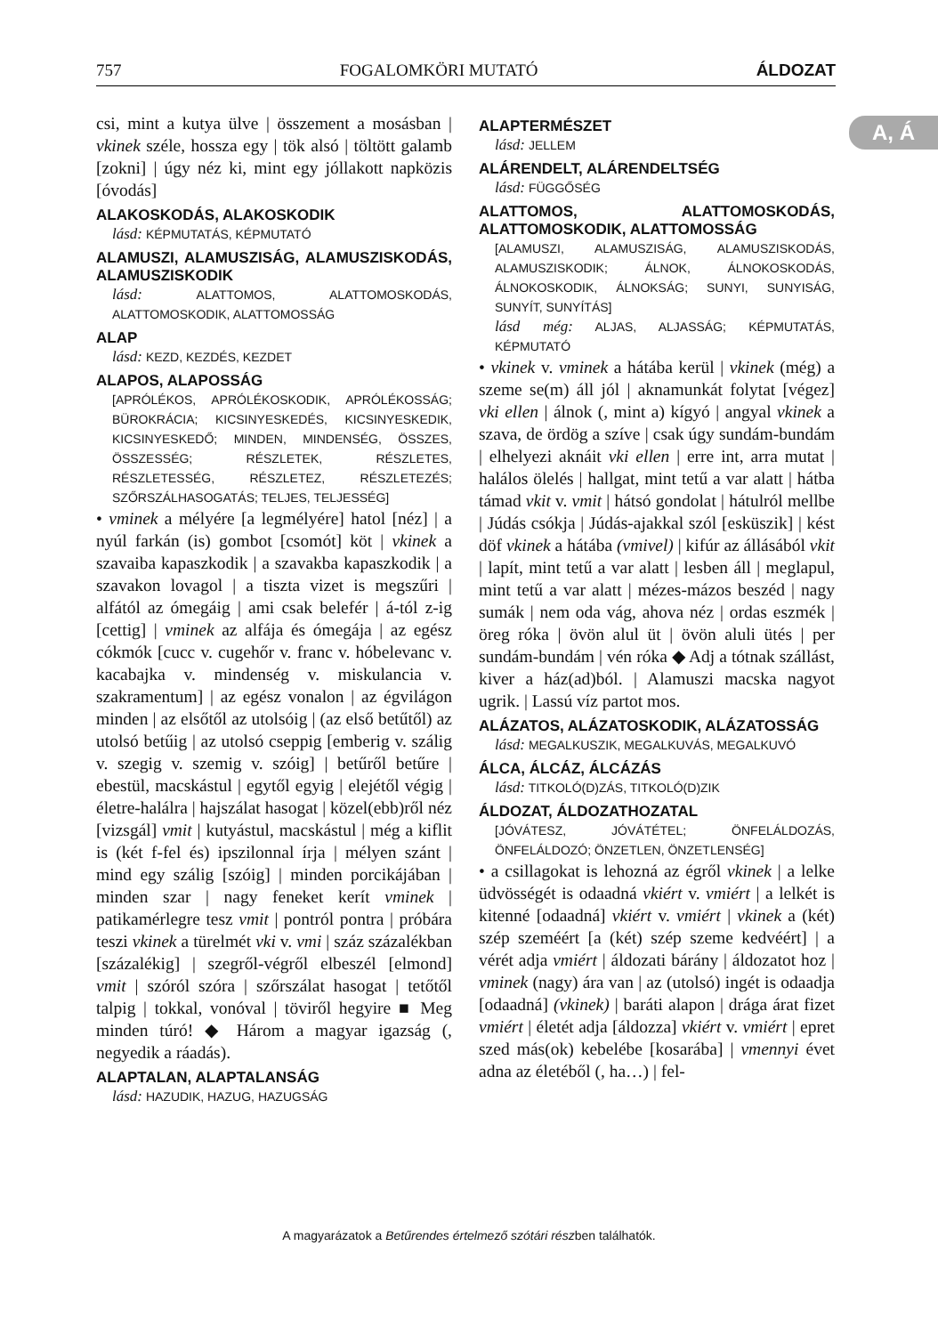757 FOGALOMKÖRI MUTATÓ ÁLDOZAT
A, Á
csi, mint a kutya ülve | összement a mosásban | vkinek széle, hossza egy | tök alsó | töltött galamb [zokni] | úgy néz ki, mint egy jóllakott napközis [óvodás]
ALAKOSKODÁS, ALAKOSKODIK
lásd: KÉPMUTATÁS, KÉPMUTATÓ
ALAMUSZI, ALAMUSZISÁG, ALAMUSZISKODÁS, ALAMUSZISKODIK
lásd: ALATTOMOS, ALATTOMOSKODÁS, ALATTOMOSKODIK, ALATTOMOSSÁG
ALAP
lásd: KEZD, KEZDÉS, KEZDET
ALAPOS, ALAPOSSÁG
[APRÓLÉKOS, APRÓLÉKOSKODIK, APRÓLÉKOSSÁG; BÜROKRÁCIA; KICSINYESKEDÉS, KICSINYESKEDIK, KICSINYESKEDŐ; MINDEN, MINDENSÉG, ÖSSZES, ÖSSZESSÉG; RÉSZLETEK, RÉSZLETES, RÉSZLETESSÉG, RÉSZLETEZ, RÉSZLETEZÉS; SZŐRSZÁLHASOGATÁS; TELJES, TELJESSÉG]
• vminek a mélyére [a legmélyére] hatol [néz] | a nyúl farkán (is) gombot [csomót] köt | vkinek a szavaiba kapaszkodik | a szavakba kapaszkodik | a szavakon lovagol | a tiszta vizet is megszűri | alfától az ómegáig | ami csak belefér | á-tól z-ig [cettig] | vminek az alfája és ómegája | az egész cókmók [cucc v. cugehőr v. franc v. hóbelevanc v. kacabajka v. mindenség v. miskulancia v. szakramentum] | az egész vonalon | az égvilágon minden | az elsőtől az utolsóig | (az első betűtől) az utolsó betűig | az utolsó cseppig [emberig v. szálig v. szegig v. szemig v. szóig] | betűről betűre | ebestül, macskástul | egytől egyig | elejétől végig | életre-halálra | hajszálat hasogat | közel(ebb)ről néz [vizsgál] vmit | kutyástul, macskástul | még a kiflit is (két f-fel és) ipszilonnal írja | mélyen szánt | mind egy szálig [szóig] | minden porcikájában | minden szar | nagy feneket kerít vminek | patikamérlegre tesz vmit | pontról pontra | próbára teszi vkinek a türelmét vki v. vmi | száz százalékban [százalékig] | szegről-végről elbeszél [elmond] vmit | szóról szóra | szőrszálat hasogat | tetőtől talpig | tokkal, vonóval | töviről hegyire ■ Meg minden túró! ◆ Három a magyar igazság (, negyedik a ráadás).
ALAPTALAN, ALAPTALANSÁG
lásd: HAZUDIK, HAZUG, HAZUGSÁG
ALAPTERMÉSZET
lásd: JELLEM
ALÁRENDELT, ALÁRENDELTSÉG
lásd: FÜGGŐSÉG
ALATTOMOS, ALATTOMOSKODÁS, ALATTOMOSKODIK, ALATTOMOSSÁG
[ALAMUSZI, ALAMUSZISÁG, ALAMUSZISKODÁS, ALAMUSZISKODIK; ÁLNOK, ÁLNOKOSKODÁS, ÁLNOKOSKODIK, ÁLNOKSÁG; SUNYI, SUNYISÁG, SUNYÍT, SUNYÍTÁS]
lásd még: ALJAS, ALJASSÁG; KÉPMUTATÁS, KÉPMUTATÓ
• vkinek v. vminek a hátába kerül | vkinek (még) a szeme se(m) áll jól | aknamunkát folytat [végez] vki ellen | álnok (, mint a) kígyó | angyal vkinek a szava, de ördög a szíve | csak úgy sundám-bundám | elhelyezi aknáit vki ellen | erre int, arra mutat | halálos ölelés | hallgat, mint tetű a var alatt | hátba támad vkit v. vmit | hátsó gondolat | hátulról mellbe | Júdás csókja | Júdás-ajakkal szól [esküszik] | kést döf vkinek a hátába (vmivel) | kifúr az állásából vkit | lapít, mint tetű a var alatt | lesben áll | meglapul, mint tetű a var alatt | mézes-mázos beszéd | nagy sumák | nem oda vág, ahova néz | ordas eszmék | öreg róka | övön alul üt | övön aluli ütés | per sundám-bundám | vén róka ◆ Adj a tótnak szállást, kiver a ház(ad)ból. | Alamuszi macska nagyot ugrik. | Lassú víz partot mos.
ALÁZATOS, ALÁZATOSKODIK, ALÁZATOSSÁG
lásd: MEGALKUSZIK, MEGALKUVÁS, MEGALKUVÓ
ÁLCA, ÁLCÁZ, ÁLCÁZÁS
lásd: TITKOLÓ(D)ZÁS, TITKOLÓ(D)ZIK
ÁLDOZAT, ÁLDOZATHOZATAL
[JÓVÁTESZ, JÓVÁTÉTEL; ÖNFELÁLDOZÁS, ÖNFELÁLDOZÓ; ÖNZETLEN, ÖNZETLENSÉG]
• a csillagokat is lehozná az égről vkinek | a lelke üdvösségét is odaadná vkiért v. vmiért | a lelkét is kitenné [odaadná] vkiért v. vmiért | vkinek a (két) szép szeméért [a (két) szép szeme kedvéért] | a vérét adja vmiért | áldozati bárány | áldozatot hoz | vminek (nagy) ára van | az (utolsó) ingét is odaadja [odaadná] (vkinek) | baráti alapon | drága árat fizet vmiért | életét adja [áldozza] vkiért v. vmiért | epret szed más(ok) kebelébe [kosarába] | vmennyi évet adna az életéből (, ha…) | fel-
A magyarázatok a Betűrendes értelmező szótári részben találhatók.